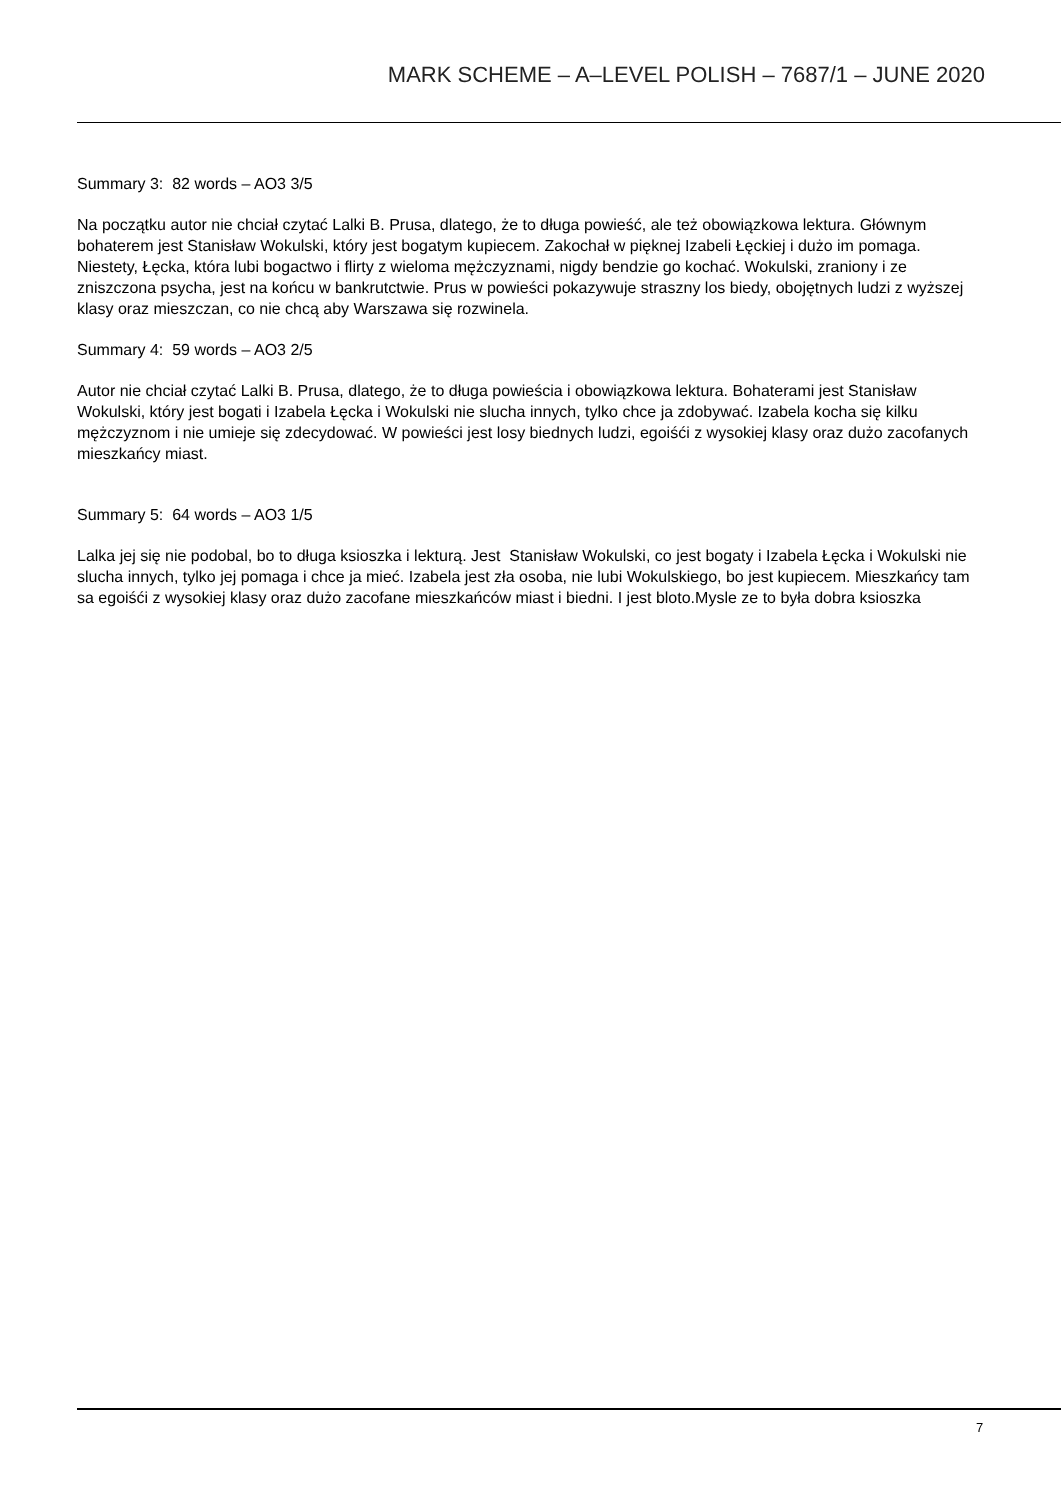MARK SCHEME – A–LEVEL POLISH – 7687/1 – JUNE 2020
Summary 3: 82 words – AO3 3/5
Na początku autor nie chciał czytać Lalki B. Prusa, dlatego, że to długa powieść, ale też obowiązkowa lektura. Głównym bohaterem jest Stanisław Wokulski, który jest bogatym kupiecem. Zakochał w pięknej Izabeli Łęckiej i dużo im pomaga. Niestety, Łęcka, która lubi bogactwo i flirty z wieloma mężczyznami, nigdy bendzie go kochać. Wokulski, zraniony i ze zniszczona psycha, jest na końcu w bankrutctwie. Prus w powieści pokazywuje straszny los biedy, obojętnych ludzi z wyższej klasy oraz mieszczan, co nie chcą aby Warszawa się rozwinela.
Summary 4: 59 words – AO3 2/5
Autor nie chciał czytać Lalki B. Prusa, dlatego, że to długa powieścia i obowiązkowa lektura. Bohaterami jest Stanisław Wokulski, który jest bogati i Izabela Łęcka i Wokulski nie slucha innych, tylko chce ja zdobywać. Izabela kocha się kilku mężczyznom i nie umieje się zdecydować. W powieści jest losy biednych ludzi, egoiśći z wysokiej klasy oraz dużo zacofanych mieszkańcy miast.
Summary 5: 64 words – AO3 1/5
Lalka jej się nie podobal, bo to długa ksioszka i lekturą. Jest Stanisław Wokulski, co jest bogaty i Izabela Łęcka i Wokulski nie slucha innych, tylko jej pomaga i chce ja mieć. Izabela jest zła osoba, nie lubi Wokulskiego, bo jest kupiecem. Mieszkańcy tam sa egoiśći z wysokiej klasy oraz dużo zacofane mieszkańców miast i biedni. I jest bloto.Mysle ze to była dobra ksioszka
7